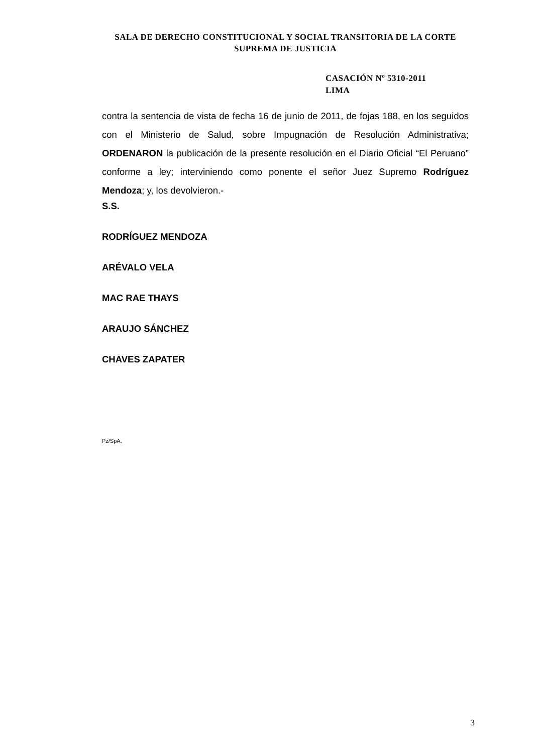SALA DE DERECHO CONSTITUCIONAL Y SOCIAL TRANSITORIA DE LA CORTE SUPREMA DE JUSTICIA
CASACIÓN Nº 5310-2011
LIMA
contra la sentencia de vista de fecha 16 de junio de 2011, de fojas 188, en los seguidos con el Ministerio de Salud, sobre Impugnación de Resolución Administrativa; ORDENARON la publicación de la presente resolución en el Diario Oficial “El Peruano” conforme a ley; interviniendo como ponente el señor Juez Supremo Rodríguez Mendoza; y, los devolvieron.-
S.S.
RODRÍGUEZ MENDOZA
ARÉVALO VELA
MAC RAE THAYS
ARAUJO SÁNCHEZ
CHAVES ZAPATER
Pz/SpA.
3